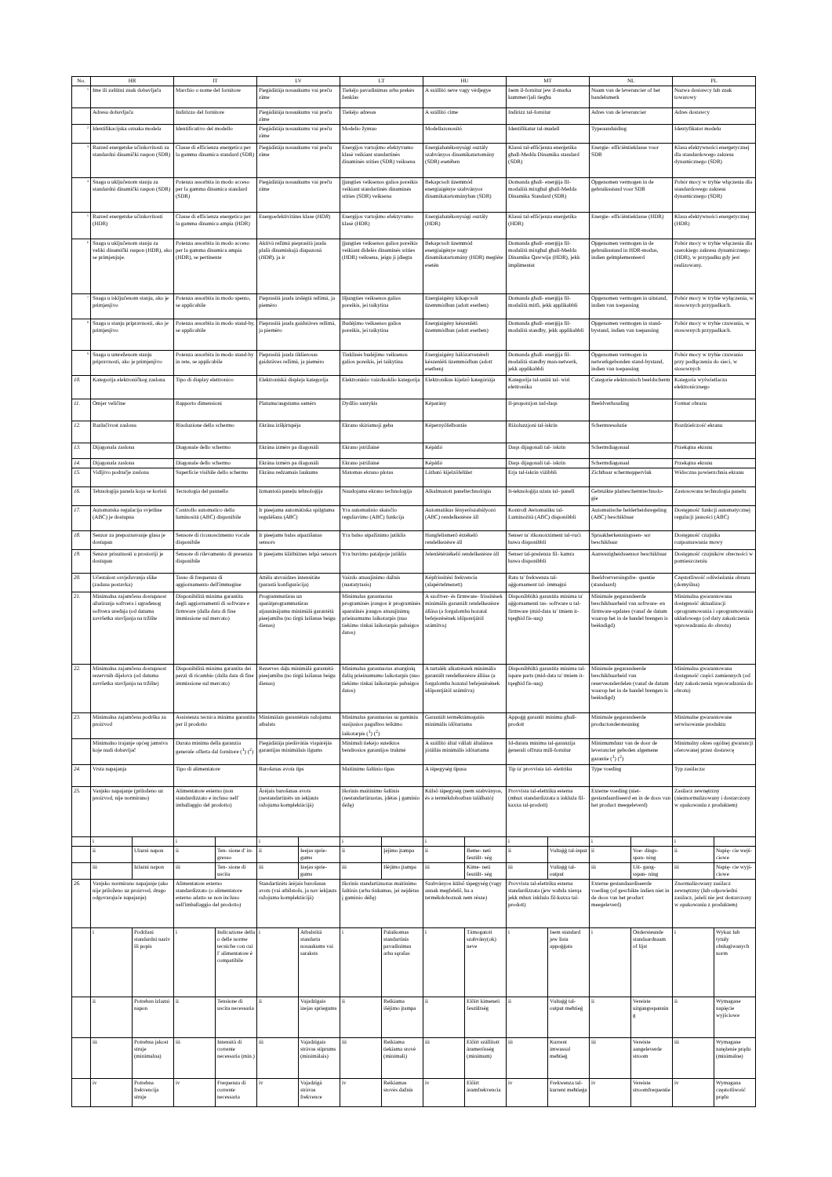| No. | HR | | IT | | LV | | LT | | HU | | MT | | NL | | PL | |
| --- | --- | --- | --- | --- | --- | --- | --- | --- | --- | --- | --- | --- | --- | --- | --- | --- |
| 1 | Ime ili zaštitni znak dobavljača | | Marchio o nome del fornitore | | Piegādātāja nosaukums vai preču zīme | | Tiekėjo pavadinimas arba prekės ženklas | | A szállító neve vagy védjegye | | Isem il-fornitur jew il-marka kummerċjali tiegħu | | Naam van de leverancier of het handelsmerk | | Nazwa dostawcy lub znak towarowy | |
| | Adresa dobavljača | | Indirizzo del fornitore | | Piegādātāja nosaukums vai preču zīme | | Tiekėjo adresas | | A szállító címe | | Indirizz tal-fornitur | | Adres van de leverancier | | Adres dostawcy | |
| 2 | Identifikacijska oznaka modela | | Identificativo del modello | | Piegādātāja nosaukums vai preču zīme | | Modelio žymuo | | Modellazonosító | | Identifikatur tal-mudell | | Typeaanduiding | | Identyfikator modelu | |
| 3 | Razred energetske učinkovitosti za standardni dinamički raspon (SDR) | | Classe di efficienza energetica per la gamma dinamica standard (SDR) | | Piegādātāja nosaukums vai preču zīme | | Energijos vartojimo efektyvumo klasė veikiant standartinės dinaminės srities (SDR) veiksena | | Energiahatékonysági osztály szabványos dinamikatartomány (SDR) esetében | | Klassi tal-effiċjenza enerġetika għall-Medda Dinamika standard (SDR) | | Energie- efficiëntieklasse voor SDR | | Klasa efektywności energetycznej dla standardowego zakresu dynamicznego (SDR) | |
| 4 | Snaga u uključenom stanju za standardni dinamički raspon (SDR) | | Potenza assorbita in modo acceso per la gamma dinamica standard (SDR) | | Piegādātāja nosaukums vai preču zīme | | Įjungties veiksenos galios poreikis veikiant standartinės dinaminės srities (SDR) veiksena | | Bekapcsolt üzemmód energiaigénye szabványos dinamikatartományban (SDR) | | Domanda għall- enerġija fil-modalità mixgħul għall-Medda Dinamika Standard (SDR) | | Opgenomen vermogen in de gebruiksstand voor SDR | | Pobór mocy w trybie włączenia dla standardowego zakresu dynamicznego (SDR) | |
| 5 | Razred energetske učinkovitosti (HDR) | | Classe di efficienza energetica per la gamma dinamica ampia (HDR) | | Energoefektivitātes klase ( HDR ) | | Energijos vartojimo efektyvumo klasė (HDR) | | Energiahatékonysági osztály (HDR) | | Klassi tal-effiċjenza enerġetika (HDR) | | Energie- efficiëntieklasse (HDR) | | Klasa efektywności energetycznej (HDR) | |
| 6 | Snaga u uključenom stanju za veliki dinamički raspon (HDR), ako se primjenjuje. | | Potenza assorbita in modo acceso per la gamma dinamica ampia (HDR), se pertinente | | Aktīvā režīmā pieprasītā jauda plašā dinamiskajā diapazonā ( HDR ), ja ir | | Įjungties veiksenos galios poreikis veikiant didelės dinaminės srities (HDR) veiksena, jeigu ji įdiegta | | Bekapcsolt üzemmód energiaigénye nagy dinamikatartomány (HDR) megléte esetén | | Domanda għall- enerġija fil-modalità mixgħul għall-Medda Dinamika Qawwija (HDR), jekk implimentat | | Opgenomen vermogen in de gebruiksstand in HDR-modus, indien geïmplementeerd | | Pobór mocy w trybie włączenia dla szerokiego zakresu dynamicznego (HDR), w przypadku gdy jest realizowany. | |
| 7 | Snaga u isključenom stanju, ako je primjenjivo | | Potenza assorbita in modo spento, se applicabile | | Pieprasītā jauda izslēgtā režīmā, ja piemēro | | Išjungties veiksenos galios poreikis, jei taikytina | | Energiaigény kikapcsolt üzemmódban (adott esetben) | | Domanda għall- enerġija fil-modalità mitfi, jekk applikabbli | | Opgenomen vermogen in uitstand, indien van toepassing | | Pobór mocy w trybie wyłączenia, w stosownych przypadkach. | |
| 8 | Snaga u stanju pripravnosti, ako je primjenjivo | | Potenza assorbita in modo stand-by, se applicabile | | Pieprasītā jauda gaidstāves režīmā, ja piemēro | | Budėjimo veiksenos galios poreikis, jei taikytina | | Energiaigény készenléti üzemmódban (adott esetben) | | Domanda għall- enerġija fil-modalità standby, jekk applikabbli | | Opgenomen vermogen in stand-bystand, indien van toepassing | | Pobór mocy w trybie czuwania, w stosownych przypadkach. | |
| 9 | Snaga u umreženom stanju pripravnosti, ako je primjenjivo | | Potenza assorbita in modo stand-by in rete, se applicabile | | Pieprasītā jauda tīklierosas gaidstāves režīmā, ja piemēro | | Tinklinės budėjimo veiksenos galios poreikis, jei taikytina | | Energiaigény hálózatvezérelt készenléti üzemmódban (adott esetben) | | Domanda għall- enerġija fil-modalità standby man-netwerk, jekk applikabbli | | Opgenomen vermogen in netwerkgebonden stand-bystand, indien van toepassing | | Pobór mocy w trybie czuwania przy podłączeniu do sieci, w stosownych | |
| 10. | Kategorija elektroničkog zaslona | | Tipo di display elettronico | | Elektroniskā displeja kategorija | | Elektroninio vaizduoklio kategorija | | Elektronikus kijelző kategóriája | | Kategorija tal-unità tal- wiri elettronika | | Categorie elektronisch beeldscherm | | Kategoria wyświetlacza elektronicznego | |
| 11. | Omjer veličine | | Rapporto dimensioni | | Platuma/augstuma samērs | | Dydžio santykis | | Képarány | | Il-proporzjon tad-daqs | | Beeldverhouding | | Format obrazu | |
| 12. | Razlučivost zaslona | | Risoluzione dello schermo | | Ekrāna izšķirtspēja | | Ekrano skiriamoji geba | | Képernyőfelbontás | | Riżoluzzjoni tal-iskrin | | Schermresolutie | | Rozdzielczość ekranu | |
| 13. | Dijagonala zaslona | | Diagonale dello schermo | | Ekrāna izmērs pa diagonāli | | Ekrano įstrižainė | | Képátló | | Daqs dijagonali tal- iskrin | | Schermdiagonaal | | Przekątna ekranu | |
| 14. | Dijagonala zaslona | | Diagonale dello schermo | | Ekrāna izmērs pa diagonāli | | Ekrano įstrižainė | | Képátló | | Daqs dijagonali tal- iskrin | | Schermdiagonaal | | Przekątna ekranu | |
| 15. | Vidljivo područje zaslona | | Superficie visibile dello schermo | | Ekrāna redzamais laukums | | Matomas ekrano plotas | | Látható kijelzőfelület | | Erja tal-iskrin viżibbli | | Zichtbaar schermoppervlak | | Widoczna powierzchnia ekranu | |
| 16. | Tehnologija panela koja se koristi | | Tecnologia del pannello | | Izmantotā paneļu tehnoloģija | | Naudojama ekrano technologija | | Alkalmazott paneltechnológia | | It-teknoloġija użata tal- panell | | Gebruikte platteschermtechnolo- gie | | Zastosowana technologia panelu | |
| 17. | Automatska regulacija svjetline (ABC) je dostupna | | Controllo automatico della luminosità (ABC) disponibile | | Ir pieejama automātiska spilgtuma regulēšana ( ABC ) | | Yra automatinio skaisčio reguliavimo (ABC) funkcija | | Automatikus fényerőszabályozó (ABC) rendelkezésre áll | | Kontroll Awtomatiku tal-Luminożità (ABC) disponibbli | | Automatische helderheidsregeling (ABC) beschikbaar | | Dostępność funkcji automatycznej regulacji jasności (ABC) | |
| 18. | Senzor za prepoznavanje glasa je dostupan | | Sensore di riconoscimento vocale disponibile | | Ir pieejams balss atpazīšanas sensors | | Yra balso atpažinimo jutiklis | | Hangfelismerő érzékelő rendelkezésre áll | | Senser ta' rikonoxximent tal-vuċi huwa disponibbli | | Spraakherkenningssen- sor beschikbaar | | Dostępność czujnika rozpoznawania mowy | |
| 19. | Senzor prisutnosti u prostoriji je dostupan | | Sensore di rilevamento di presenza disponibile | | Ir pieejams klātbūtnes telpā sensors | | Yra buvimo patalpoje jutiklis | | Jelenlétérzékelő rendelkezésre áll | | Senser tal-preżenza fil- kamra huwa disponibbli | | Aanwezigheidssensor beschikbaar | | Dostępność czujników obecności w pomieszczeniu | |
| 20. | Učestalost osvježavanja slike (zadana postavka) | | Tasso di frequenza di aggiornamento dell'immagine | | Attēla atsvaidzes intensitāte (parastā konfigurācija) | | Vaizdo atnaujinimo dažnis (nustatytasis) | | Képfrissítési frekvencia (alapértelmezett) | | Rata ta' frekwenza tal- aġġornament tal- immaġni | | Beeldverversingsfre- quentie (standaard) | | Częstotliwość odświeżania obrazu (domyślna) | |
| 21. | Minimalna zajamčena dostupnost ažuriranja softvera i ugrađenog softvera uređaja (od datuma završetka stavljanja na tržište | | Disponibilità minima garantita degli aggiornamenti di software e firmware (dalla data di fine immissione sul mercato) | | Programmatūras un aparātprogrammatūras atjauninājumu minimālā garantētā pieejamība (no tirgū laišanas beigu dienas) | | Minimalus garantuotas programinės įrangos ir programinės aparatinės įrangos atnaujinimų prieinamumo laikotarpis (nuo tiekimo rinkai laikotarpio pabaigos datos) | | A szoftver- és firmware- frissítések minimális garantált rendelkezésre állása (a forgalomba hozatal befejezésének időpontjától számítva) | | Disponibbiltà garantita minima ta' aġġornamenti tas- software u tal-firmware (mid-data ta' tmiem it-tqegħid fis-suq) | | Minimale gegarandeerde beschikbaarheid van software- en firmware-updates (vanaf de datum waarop het in de handel brengen is beëindigd) | | Minimalna gwarantowana dostępność aktualizacji oprogramowania i oprogramowania układowego (od daty zakończenia wprowadzania do obrotu) | |
| 22. | Minimalna zajamčena dostupnost rezervnih dijelova (od datuma završetka stavljanja na tržište) | | Disponibilità minima garantita dei pezzi di ricambio (dalla data di fine immissione sul mercato) | | Rezerves daļu minimālā garantētā pieejamība (no tirgū laišanas beigu dienas) | | Minimalus garantuotas atsarginių dalių prieinamumo laikotarpis (nuo tiekimo rinkai laikotarpio pabaigos datos) | | A tartalék alkatrészek minimális garantált rendelkezésre állása (a forgalomba hozatal befejezésének időpontjától számítva) | | Disponibbiltà garantita minima tal-ispare parts (mid-data ta' tmiem it-tqegħid fis-suq) | | Minimale gegarandeerde beschikbaarheid van reserveonderdelen (vanaf de datum waarop het in de handel brengen is beëindigd) | | Minimalna gwarantowana dostępność części zamiennych (od daty zakończenia wprowadzania do obrotu) | |
| 23. | Minimalna zajamčena podrška za proizvod | | Assistenza tecnica minima garantita per il prodotto | | Minimālais garantētais ražojumu atbalsts | | Minimalus garantuotas su gaminiu susijusios pagalbos teikimo laikotarpis (<sup>1</sup>) (<sup>2</sup>) | | Garantált terméktámogatás minimális időtartama | | Appoġġ garantit minimu għall-prodott | | Minimale gegarandeerde productondersteuning | | Minimalne gwarantowane serwisowanie produktu | |
| | Minimalno trajanje općeg jamstva koje nudi dobavljač | | Durata minima della garanzia generale offerta dal fornitore (<sup>1</sup>) (<sup>2</sup>) | | Piegādātāja piedāvātās vispārējās garantijas minimālais ilgums | | Minimali tiekėjo suteiktos bendrosios garantijos trukmė | | A szállító által vállalt általános jótállás minimális időtartama | | Id-durata minima tal-garanzija ġenerali offruta mill-fornitur | | Minimumduur van de door de leverancier geboden algemene garantie (<sup>1</sup>) (<sup>2</sup>) | | Minimalny okres ogólnej gwarancji oferowanej przez dostawcę | |
| 24. | Vrsta napajanja | | Tipo di alimentatore | | Barošanas avota tips | | Maitinimo šaltinio tipas | | A tápegység típusa | | Tip ta' provvista tal- elettriku | | Type voeding | | Typ zasilacza: | |
| 25. | Vanjsko napajanje (priloženo uz proizvod, nije normirano) | | Alimentatore esterno (non standardizzato e incluso nell' imballaggio del prodotto) | | Ārējais barošanas avots (nestandartizēts un iekļauts ražojuma komplektācijā) | | Išorinis maitinimo šaltinis (nestandartizuotas, įdėtas į gaminio dėžę) | | Külső tápegység (nem szabványos, és a termékdobozban található) | | Provvista tal-elettriku esterna (mhux standardizzata u inkluża fil-kaxxa tal-prodott) | | Externe voeding (niet-gestandaardiseerd en in de doos van het product meegeleverd) | | Zasilacz zewnętrzny (nieznormalizowany i dostarczony w opakowaniu z produktem) | |
| | i | | i | | i | | i | | i | | i | | i | | i | |
| | ii | Ulazni napon | ii | Ten- sione d' in- gresso | ii | Ieejas sprie- gums | ii | Įėjimo įtampa | ii | Beme- neti feszült- ség | ii | Vultaġġ tal-input | ii | Voe- dings- span- ning | ii | Napię- cie wejś- ciowe |
| | iii | Izlazni napon | iii | Ten- sione di uscita | iii | Izejas sprie- gums | iii | Išėjimo įtampa | iii | Kime- neti feszült- ség | iii | Vultaġġ tal-output | iii | Uit- gang- sspan- ning | iii | Napię- cie wyjś- ciowe |
| 26. | Vanjsko normirano napajanje (ako nije priloženo uz proizvod, drugo odgovarajuće napajanje) | | Alimentatore esterno standardizzato (o alimentatore esterno adatto se non incluso nell'imballaggio del prodotto) | | Standartizēts ārējais barošanas avots (vai atbilstošs, ja nav iekļauts ražojuma komplektācijā) | | Išorinis standartizuotas maitinimo šaltinis (arba tinkamas, jei neįdėtas į gaminio dėžę) | | Szabványos külső tápegység (vagy annak megfelelő, ha a termékdoboznak nem része) | | Provvista tal-elettriku esterna standardizzata (jew waħda xierqa jekk mhux inkluża fil-kaxxa tal-prodott) | | Externe gestandaardiseerde voeding (of geschikte indien niet in de doos van het product meegeleverd) | | Znormalizowany zasilacz zewnętrzny (lub odpowiedni zasilacz, jeżeli nie jest dostarczony w opakowaniu z produktem) | |
| | i | Podržani standardni naziv ili popis | i | Indicazione della o delle norme tecniche con cui l' alimentatore è compatibile | i | Atbalstītā standarta nosaukums vai saraksts | i | Palaikomas standartinis pavadinimas arba sąrašas | i | Támogatott szabvány(ok) neve | i | Isem standard jew lista appoġġata | i | Ondersteunde standaardnaam of lijst | i | Wykaz lub tytuły obsługiwanych norm |
| | ii | Potreban izlazni napon | ii | Tensione di uscita necessaria | ii | Vajadzīgais izejas spriegums | ii | Reikiama išėjimo įtampa | ii | Előírt kimeneti feszültség | ii | Vultaġġ tal-output meħtieġ | ii | Vereiste uitgangsspanning | ii | Wymagane napięcie wyjściowe |
| | iii | Potrebna jakost struje (minimalna) | iii | Intensità di corrente necessaria (min.) | iii | Vajadzīgais strāvas stiprums (minimālais) | iii | Reikiama tiekiama srovė (minimali) | iii | Előírt szállított áramerősség (minimum) | iii | Kurrent imwassal meħtieġ | iii | Vereiste aangeleverde stroom | iii | Wymagane natężenie prądu (minimalne) |
| | iv | Potrebna frekvencija struje | iv | Frequenza di corrente necessaria | iv | Vajadzīgā strāvas frekvence | iv | Reikiamas srovės dažnis | iv | Előírt áramfrekvencia | iv | Frekwenza tal-kurrent meħtieġa | iv | Vereiste stroomfrequentie | iv | Wymagana częstotliwość prądu |